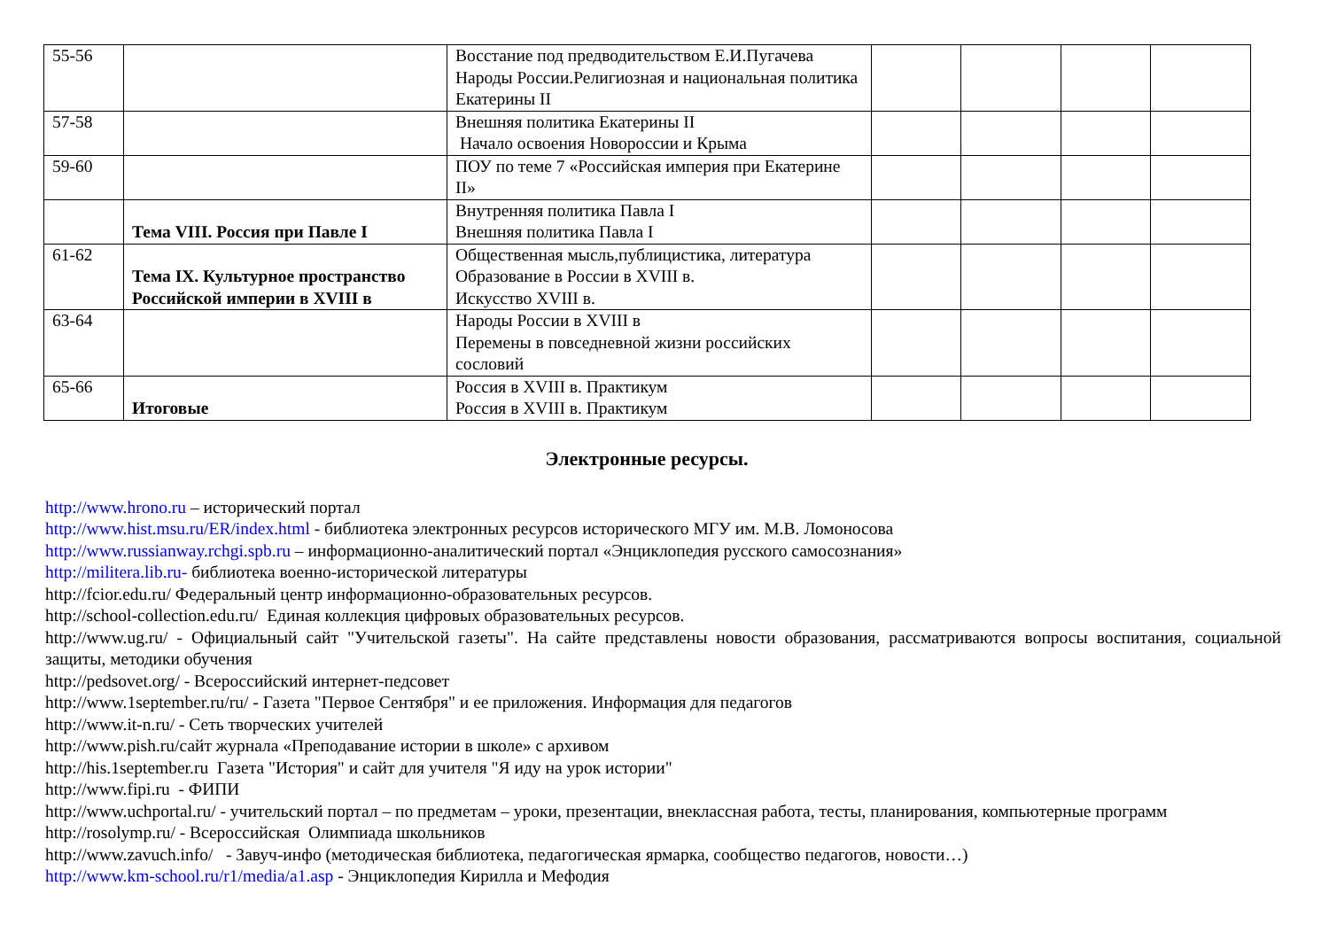| 55-56 | | Восстание под предводительством Е.И.Пугачева Народы России.Религиозная и национальная политика Екатерины II | | | | |
| 57-58 | | Внешняя политика Екатерины II Начало освоения Новороссии и Крыма | | | | |
| 59-60 | | ПОУ по теме 7 «Российская империя при Екатерине II» | | | | |
| | Тема VIII. Россия при Павле I | Внутренняя политика Павла I Внешняя политика Павла I | | | | |
| 61-62 | Тема IX. Культурное пространство Российской империи в XVIII в | Общественная мысль,публицистика, литература Образование в России в XVIII в. Искусство XVIII в. | | | | |
| 63-64 | | Народы России в XVIII в Перемены в повседневной жизни российских сословий | | | | |
| 65-66 | Итоговые | Россия в XVIII в. Практикум Россия в XVIII в. Практикум | | | | |
Электронные ресурсы.
http://www.hrono.ru – исторический портал
http://www.hist.msu.ru/ER/index.html - библиотека электронных ресурсов исторического МГУ им. М.В. Ломоносова
http://www.russianway.rchgi.spb.ru – информационно-аналитический портал «Энциклопедия русского самосознания»
http://militera.lib.ru- библиотека военно-исторической литературы
http://fcior.edu.ru/ Федеральный центр информационно-образовательных ресурсов.
http://school-collection.edu.ru/ Единая коллекция цифровых образовательных ресурсов.
http://www.ug.ru/ - Официальный сайт "Учительской газеты". На сайте представлены новости образования, рассматриваются вопросы воспитания, социальной защиты, методики обучения
http://pedsovet.org/ - Всероссийский интернет-педсовет
http://www.1september.ru/ru/ - Газета "Первое Сентября" и ее приложения. Информация для педагогов
http://www.it-n.ru/ - Сеть творческих учителей
http://www.pish.ru/сайт журнала «Преподавание истории в школе» с архивом
http://his.1september.ru Газета "История" и сайт для учителя "Я иду на урок истории"
http://www.fipi.ru - ФИПИ
http://www.uchportal.ru/ - учительский портал – по предметам – уроки, презентации, внеклассная работа, тесты, планирования, компьютерные программ
http://rosolymp.ru/ - Всероссийская Олимпиада школьников
http://www.zavuch.info/ - Завуч-инфо (методическая библиотека, педагогическая ярмарка, сообщество педагогов, новости…)
http://www.km-school.ru/r1/media/a1.asp - Энциклопедия Кирилла и Мефодия